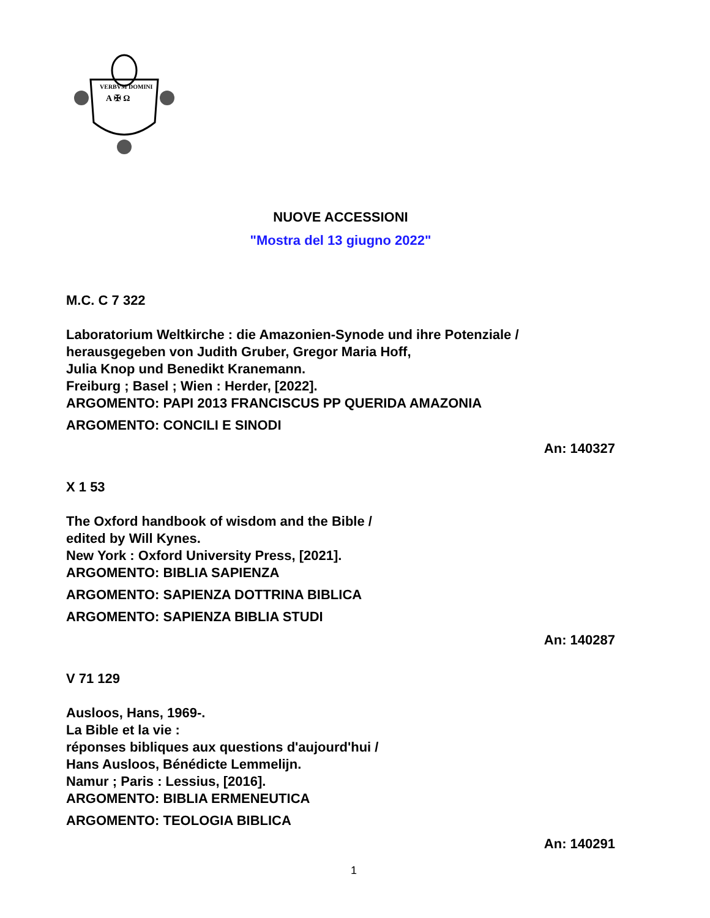VERBVM DOMINI
A ✠ Ω
NUOVE ACCESSIONI
"Mostra del 13 giugno 2022"
M.C. C 7 322
Laboratorium Weltkirche : die Amazonien-Synode und ihre Potenziale /
herausgegeben von Judith Gruber, Gregor Maria Hoff,
Julia Knop und Benedikt Kranemann.
Freiburg ; Basel ; Wien : Herder, [2022].
ARGOMENTO: PAPI 2013 FRANCISCUS PP QUERIDA AMAZONIA
ARGOMENTO: CONCILI E SINODI
An: 140327
X 1 53
The Oxford handbook of wisdom and the Bible /
edited by Will Kynes.
New York : Oxford University Press, [2021].
ARGOMENTO: BIBLIA SAPIENZA
ARGOMENTO: SAPIENZA DOTTRINA BIBLICA
ARGOMENTO: SAPIENZA BIBLIA STUDI
An: 140287
V 71 129
Ausloos, Hans, 1969-.
La Bible et la vie :
réponses bibliques aux questions d'aujourd'hui /
Hans Ausloos, Bénédicte Lemmelijn.
Namur ; Paris : Lessius, [2016].
ARGOMENTO: BIBLIA ERMENEUTICA
ARGOMENTO: TEOLOGIA BIBLICA
An: 140291
1